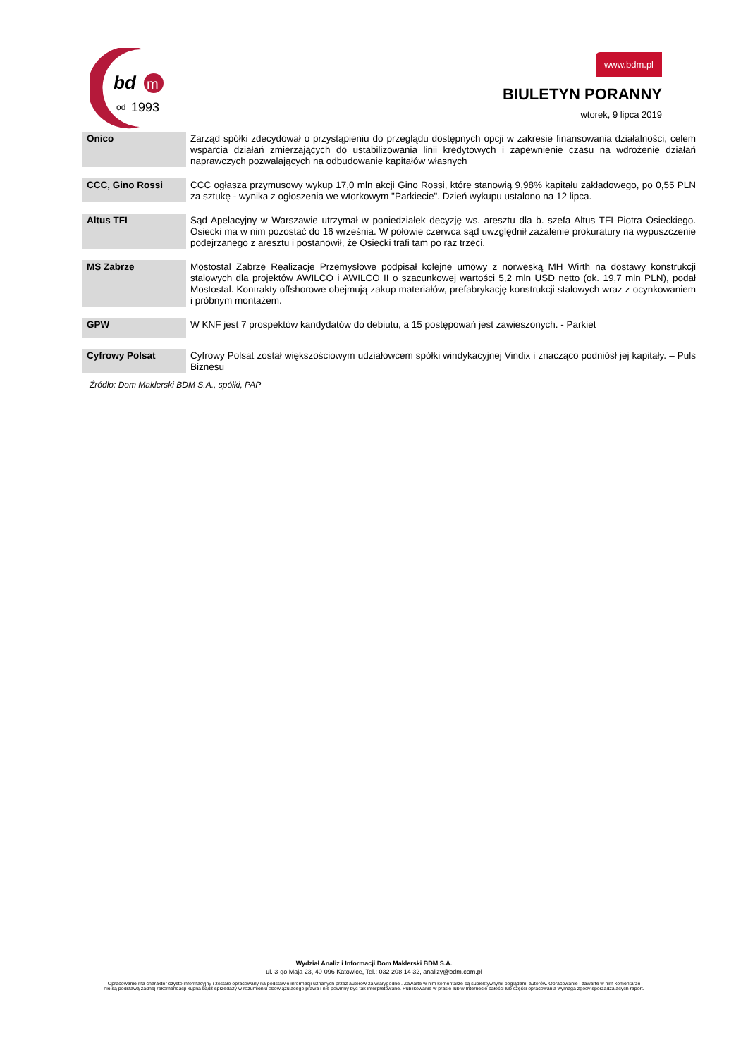bd
m
od
1993
www.bdm.pl
BIULETYN PORANNY
wtorek, 9 lipca 2019
| Onico | Zarząd spółki zdecydował o przystąpieniu do przeglądu dostępnych opcji w zakresie finansowania działalności, celem wsparcia działań zmierzających do ustabilizowania linii kredytowych i zapewnienie czasu na wdrożenie działań naprawczych pozwalających na odbudowanie kapitałów własnych |
| CCC, Gino Rossi | CCC ogłasza przymusowy wykup 17,0 mln akcji Gino Rossi, które stanowią 9,98% kapitału zakładowego, po 0,55 PLN za sztukę - wynika z ogłoszenia we wtorkowym "Parkiecie". Dzień wykupu ustalono na 12 lipca. |
| Altus TFI | Sąd Apelacyjny w Warszawie utrzymał w poniedziałek decyzję ws. aresztu dla b. szefa Altus TFI Piotra Osieckiego. Osiecki ma w nim pozostać do 16 września. W połowie czerwca sąd uwzględnił zażalenie prokuratury na wypuszczenie podejrzanego z aresztu i postanowił, że Osiecki trafi tam po raz trzeci. |
| MS Zabrze | Mostostal Zabrze Realizacje Przemysłowe podpisał kolejne umowy z norweską MH Wirth na dostawy konstrukcji stalowych dla projektów AWILCO i AWILCO II o szacunkowej wartości 5,2 mln USD netto (ok. 19,7 mln PLN), podał Mostostal. Kontrakty offshorowe obejmują zakup materiałów, prefabrykację konstrukcji stalowych wraz z ocynkowaniem i próbnym montażem. |
| GPW | W KNF jest 7 prospektów kandydatów do debiutu, a 15 postępowań jest zawieszonych. - Parkiet |
| Cyfrowy Polsat | Cyfrowy Polsat został większościowym udziałowcem spółki windykacyjnej Vindix i znacząco podniósł jej kapitały. – Puls Biznesu |
Źródło: Dom Maklerski BDM S.A., spółki, PAP
Wydział Analiz i Informacji Dom Maklerski BDM S.A.
ul. 3-go Maja 23, 40-096 Katowice, Tel.: 032 208 14 32, analizy@bdm.com.pl
Opracowanie ma charakter czysto informacyjny i zostało opracowany na podstawie informacji uznanych przez autorów za wiarygodne . Zawarte w nim komentarze są subiektywnymi poglądami autorów. Opracowanie i zawarte w nim komentarze
nie są podstawą żadnej rekomendacji kupna bądź sprzedaży w rozumieniu obowiązującego prawa i nie powinny być tak interpretowane. Publikowanie w prasie lub w Internecie całości lub części opracowania wymaga zgody sporządzających raport.